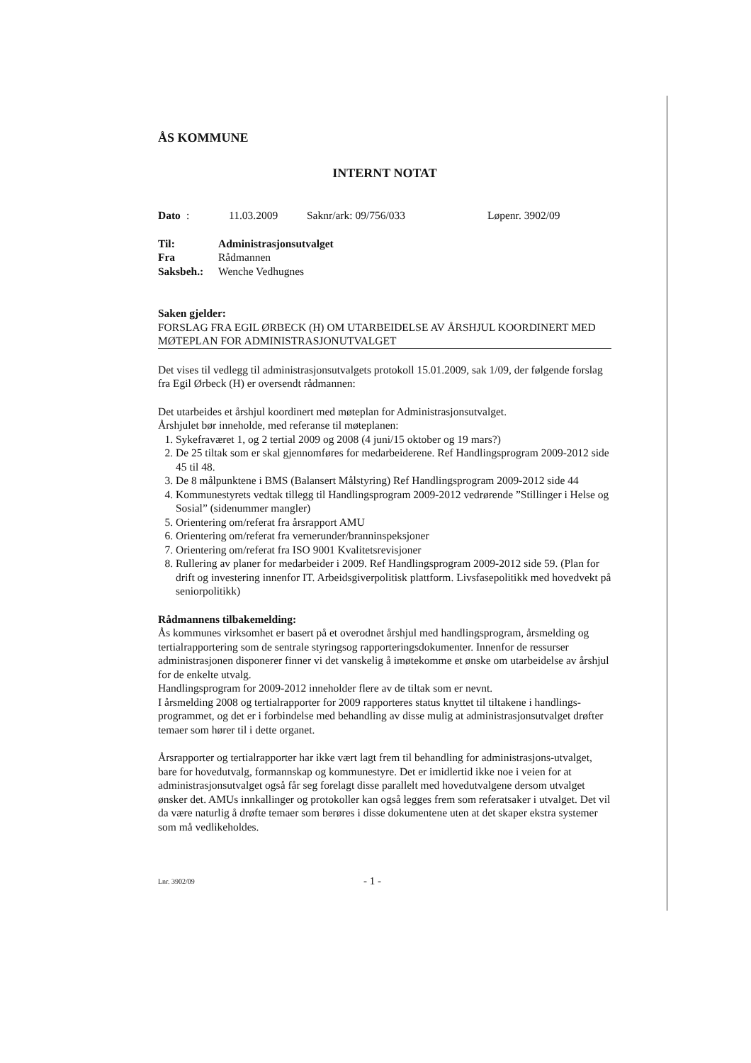ÅS KOMMUNE
INTERNT NOTAT
Dato: 11.03.2009 Saknr/ark: 09/756/033 Løpenr. 3902/09
Til: Administrasjonsutvalget
Fra Rådmannen
Saksbeh.: Wenche Vedhugnes
Saken gjelder:
FORSLAG FRA EGIL ØRBECK (H) OM UTARBEIDELSE AV ÅRSHJUL KOORDINERT MED MØTEPLAN FOR ADMINISTRASJONUTVALGET
Det vises til vedlegg til administrasjonsutvalgets protokoll 15.01.2009, sak 1/09, der følgende forslag fra Egil Ørbeck (H) er oversendt rådmannen:
Det utarbeides et årshjul koordinert med møteplan for Administrasjonsutvalget.
Årshjulet bør inneholde, med referanse til møteplanen:
1. Sykefraværet 1, og 2 tertial 2009 og 2008 (4 juni/15 oktober og 19 mars?)
2. De 25 tiltak som er skal gjennomføres for medarbeiderene. Ref Handlingsprogram 2009-2012 side 45 til 48.
3. De 8 målpunktene i BMS (Balansert Målstyring) Ref Handlingsprogram 2009-2012 side 44
4. Kommunestyrets vedtak tillegg til Handlingsprogram 2009-2012 vedrørende ”Stillinger i Helse og Sosial” (sidenummer mangler)
5. Orientering om/referat fra årsrapport AMU
6. Orientering om/referat fra vernerunder/branninspeksjoner
7. Orientering om/referat fra ISO 9001 Kvalitetsrevisjoner
8. Rullering av planer for medarbeider i 2009. Ref Handlingsprogram 2009-2012 side 59. (Plan for drift og investering innenfor IT. Arbeidsgiverpolitisk plattform. Livsfasepolitikk med hovedvekt på seniorpolitikk)
Rådmannens tilbakemelding:
Ås kommunes virksomhet er basert på et overodnet årshjul med handlingsprogram, årsmelding og tertialrapportering som de sentrale styringsog rapporteringsdokumenter. Innenfor de ressurser administrasjonen disponerer finner vi det vanskelig å imøtekomme et ønske om utarbeidelse av årshjul for de enkelte utvalg.
Handlingsprogram for 2009-2012 inneholder flere av de tiltak som er nevnt.
I årsmelding 2008 og tertialrapporter for 2009 rapporteres status knyttet til tiltakene i handlings-programmet, og det er i forbindelse med behandling av disse mulig at administrasjonsutvalget drøfter temaer som hører til i dette organet.
Årsrapporter og tertialrapporter har ikke vært lagt frem til behandling for administrasjons-utvalget, bare for hovedutvalg, formannskap og kommunestyre. Det er imidlertid ikke noe i veien for at administrasjonsutvalget også får seg forelagt disse parallelt med hovedutvalgene dersom utvalget ønsker det. AMUs innkallinger og protokoller kan også legges frem som referatsaker i utvalget. Det vil da være naturlig å drøfte temaer som berøres i disse dokumentene uten at det skaper ekstra systemer som må vedlikeholdes.
Lnr. 3902/09 - 1 -